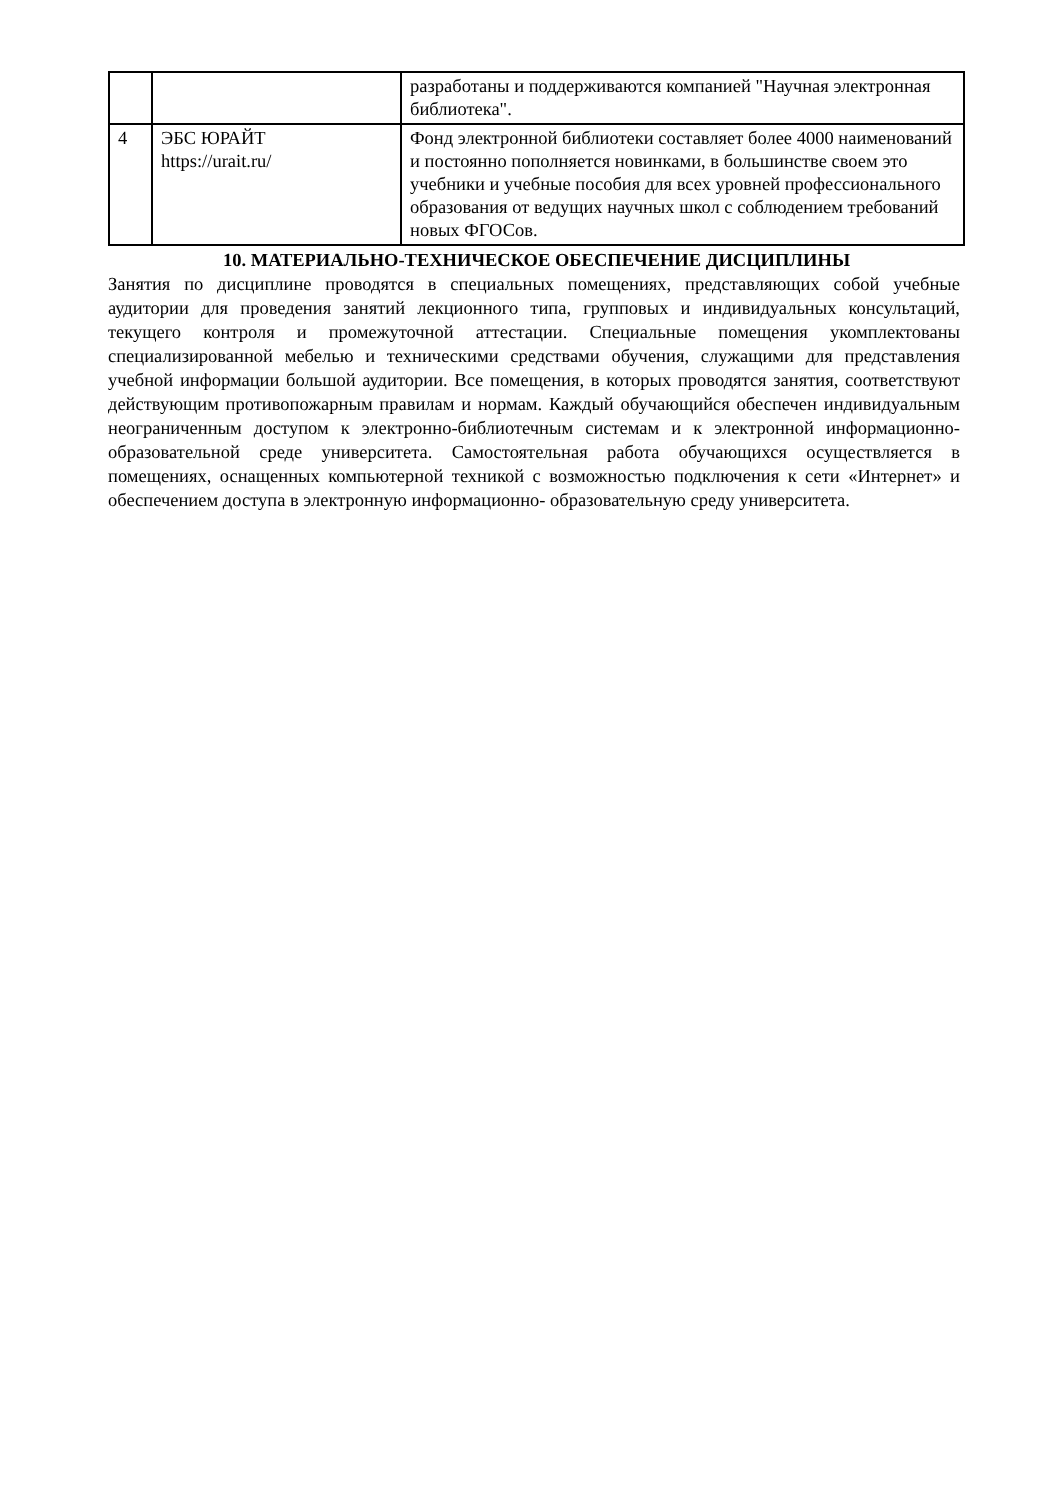| | | разработаны и поддерживаются компанией "Научная электронная библиотека". |
| 4 | ЭБС ЮРАЙТ https://urait.ru/ | Фонд электронной библиотеки составляет более 4000 наименований и постоянно пополняется новинками, в большинстве своем это учебники и учебные пособия для всех уровней профессионального образования от ведущих научных школ с соблюдением требований новых ФГОСов. |
10. МАТЕРИАЛЬНО-ТЕХНИЧЕСКОЕ ОБЕСПЕЧЕНИЕ ДИСЦИПЛИНЫ
Занятия по дисциплине проводятся в специальных помещениях, представляющих собой учебные аудитории для проведения занятий лекционного типа, групповых и индивидуальных консультаций, текущего контроля и промежуточной аттестации. Специальные помещения укомплектованы специализированной мебелью и техническими средствами обучения, служащими для представления учебной информации большой аудитории. Все помещения, в которых проводятся занятия, соответствуют действующим противопожарным правилам и нормам. Каждый обучающийся обеспечен индивидуальным неограниченным доступом к электронно-библиотечным системам и к электронной информационно- образовательной среде университета. Самостоятельная работа обучающихся осуществляется в помещениях, оснащенных компьютерной техникой с возможностью подключения к сети «Интернет» и обеспечением доступа в электронную информационно- образовательную среду университета.